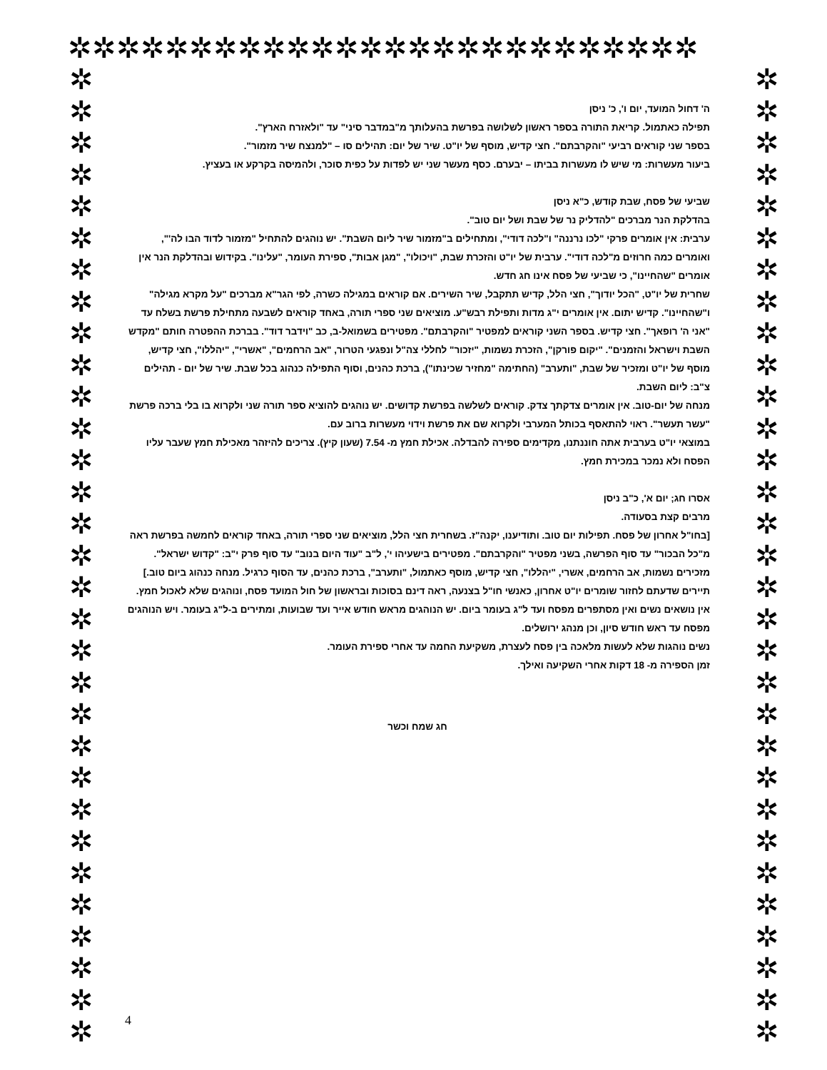✲✲✲✲✲✲✲✲✲✲✲✲✲✲✲✲✲✲✲✲✲✲✲✲✲✲
✲
✲
✲
✲
✲
✲
✲
✲
✲
✲
✲
✲
✲
✲
✲
✲
✲
✲
✲
✲
✲
✲
✲
✲
✲
✲
✲
✲
✲
✲
✲
✲
✲
✲
✲
✲
✲
✲
✲
✲
✲
✲
✲
✲
✲
✲
✲
✲
✲
✲
✲
✲
✲
✲
✲
✲
✲
✲
✲
✲
✲
✲
ה' דחול המועד, יום ו', כ' ניסן
תפילה כאתמול. קריאת התורה בספר ראשון לשלושה בפרשת בהעלותך מ"במדבר סיני" עד "ולאזרח הארץ".
בספר שני קוראים רביעי "והקרבתם". חצי קדיש, מוסף של יו"ט. שיר של יום: תהילים סו – "למנצח שיר מזמור".
ביעור מעשרות: מי שיש לו מעשרות בביתו – יבערם. כסף מעשר שני יש לפדות על כפית סוכר, ולהמיסה בקרקע או בעציץ.
שביעי של פסח, שבת קודש, כ"א ניסן
בהדלקת הנר מברכים "להדליק נר של שבת ושל יום טוב".
ערבית: אין אומרים פרקי "לכו נרננה" ו"לכה דודי", ומתחילים ב"מזמור שיר ליום השבת". יש נוהגים להתחיל "מזמור לדוד הבו לה'", ואומרים כמה חרוזים מ"לכה דודי". ערבית של יו"ט והזכרת שבת, "ויכולו", "מגן אבות", ספירת העומר, "עלינו". בקידוש ובהדלקת הנר אין אומרים "שהחיינו", כי שביעי של פסח אינו חג חדש.
שחרית של יו"ט, "הכל יודוך", חצי הלל, קדיש תתקבל, שיר השירים. אם קוראים במגילה כשרה, לפי הגר"א מברכים "על מקרא מגילה" ו"שהחיינו". קדיש יתום. אין אומרים י"ג מדות ותפילת רבש"ע. מוציאים שני ספרי תורה, באחד קוראים לשבעה מתחילת פרשת בשלח עד "אני ה' רופאך". חצי קדיש. בספר השני קוראים למפטיר "והקרבתם". מפטירים בשמואל-ב, כב "וידבר דוד". בברכת ההפטרה חותם "מקדש השבת וישראל והזמנים". "יקום פורקן", הזכרת נשמות, "יזכור" לחללי צה"ל ונפגעי הטרור, "אב הרחמים", "אשרי", "יהללו", חצי קדיש, מוסף של יו"ט ומזכיר של שבת, "ותערב" (החתימה "מחזיר שכינתו"), ברכת כהנים, וסוף התפילה כנהוג בכל שבת. שיר של יום - תהילים צ"ב: ליום השבת.
מנחה של יום-טוב. אין אומרים צדקתך צדק. קוראים לשלשה בפרשת קדושים. יש נוהגים להוציא ספר תורה שני ולקרוא בו בלי ברכה פרשת "עשר תעשר". ראוי להתאסף בכותל המערבי ולקרוא שם את פרשת וידוי מעשרות ברוב עם.
במוצאי יו"ט בערבית אתה חוננתנו, מקדימים ספירה להבדלה. אכילת חמץ מ- 7.54 (שעון קיץ). צריכים להיזהר מאכילת חמץ שעבר עליו הפסח ולא נמכר במכירת חמץ.
אסרו חג; יום א', כ"ב ניסן
מרבים קצת בסעודה.
[בחו"ל אחרון של פסח. תפילות יום טוב. ותודיענו, יקנה"ז. בשחרית חצי הלל, מוציאים שני ספרי תורה, באחד קוראים לחמשה בפרשת ראה מ"כל הבכור" עד סוף הפרשה, בשני מפטיר "והקרבתם". מפטירים בישעיהו י', ל"ב "עוד היום בנוב" עד סוף פרק י"ב: "קדוש ישראל". מזכירים נשמות, אב הרחמים, אשרי, "יהללו", חצי קדיש, מוסף כאתמול, "ותערב", ברכת כהנים, עד הסוף כרגיל. מנחה כנהוג ביום טוב.]
תיירים שדעתם לחזור שומרים יו"ט אחרון, כאנשי חו"ל בצנעה, ראה דינם בסוכות ובראשון של חול המועד פסח, ונוהגים שלא לאכול חמץ.
אין נושאים נשים ואין מסתפרים מפסח ועד ל"ג בעומר ביום. יש הנוהגים מראש חודש אייר ועד שבועות, ומתירים ב-ל"ג בעומר. ויש הנוהגים מפסח עד ראש חודש סיון, וכן מנהג ירושלים.
נשים נוהגות שלא לעשות מלאכה בין פסח לעצרת, משקיעת החמה עד אחרי ספירת העומר.
זמן הספירה מ- 18 דקות אחרי השקיעה ואילך.
חג שמח וכשר
4